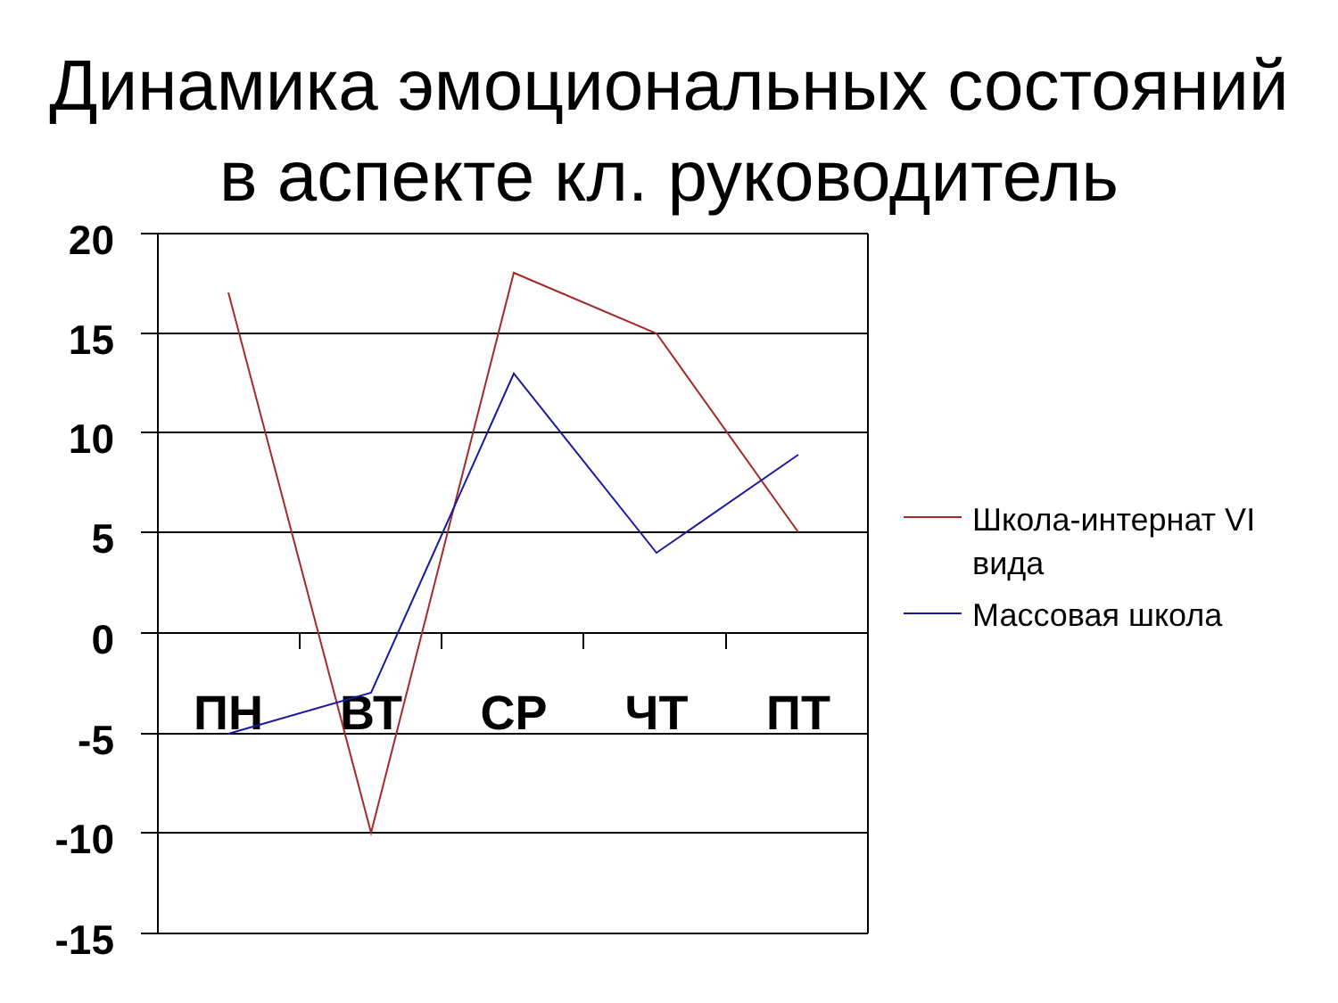Динамика эмоциональных состояний
в аспекте кл. руководитель
20
15
10
5
0
-5
-10
-15
ПН
ВТ
СР
ЧТ
ПТ
Школа-интернат VI
вида
Массовая школа